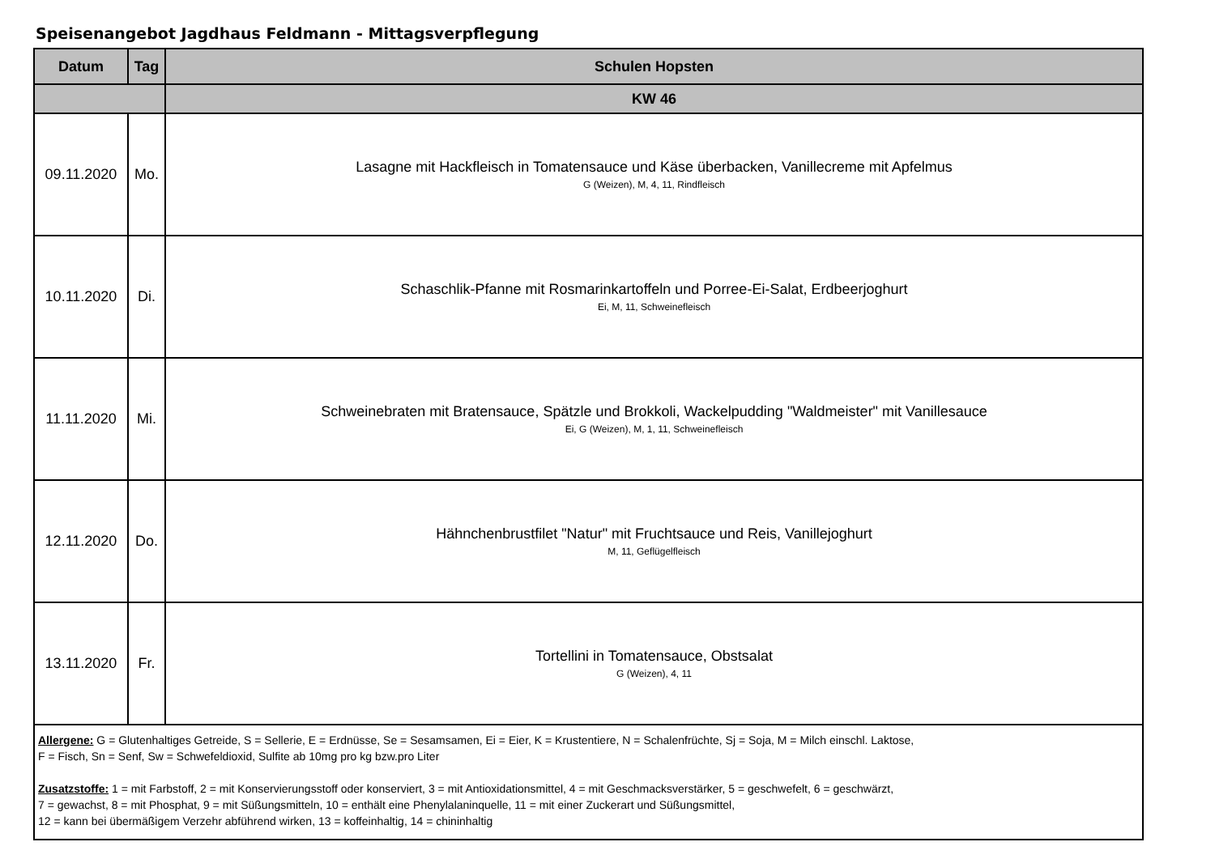Speisenangebot Jagdhaus Feldmann - Mittagsverpflegung
| Datum | Tag | Schulen Hopsten |
| --- | --- | --- |
| | | KW 46 |
| 09.11.2020 | Mo. | Lasagne mit Hackfleisch in Tomatensauce und Käse überbacken, Vanillecreme mit Apfelmus G (Weizen), M, 4, 11, Rindfleisch |
| 10.11.2020 | Di. | Schaschlik-Pfanne mit Rosmarinkartoffeln und Porree-Ei-Salat, Erdbeerjoghurt Ei, M, 11, Schweinefleisch |
| 11.11.2020 | Mi. | Schweinebraten mit Bratensauce, Spätzle und Brokkoli, Wackelpudding "Waldmeister" mit Vanillesauce Ei, G (Weizen), M, 1, 11, Schweinefleisch |
| 12.11.2020 | Do. | Hähnchenbrustfilet "Natur" mit Fruchtsauce und Reis, Vanillejoghurt M, 11, Geflügelfleisch |
| 13.11.2020 | Fr. | Tortellini in Tomatensauce, Obstsalat G (Weizen), 4, 11 |
| Allergene: G = Glutenhaltiges Getreide, S = Sellerie, E = Erdnüsse, Se = Sesamsamen, Ei = Eier, K = Krustentiere, N = Schalenfrüchte, Sj = Soja, M = Milch einschl. Laktose, F = Fisch, Sn = Senf, Sw = Schwefeldioxid, Sulfite ab 10mg pro kg bzw.pro Liter Zusatzstoffe: 1 = mit Farbstoff, 2 = mit Konservierungsstoff oder konserviert, 3 = mit Antioxidationsmittel, 4 = mit Geschmacksverstärker, 5 = geschwefelt, 6 = geschwärzt, 7 = gewachst, 8 = mit Phosphat, 9 = mit Süßungsmitteln, 10 = enthält eine Phenylalaninquelle, 11 = mit einer Zuckerart und Süßungsmittel, 12 = kann bei übermäßigem Verzehr abführend wirken, 13 = koffeinhaltig, 14 = chininhaltig | | |